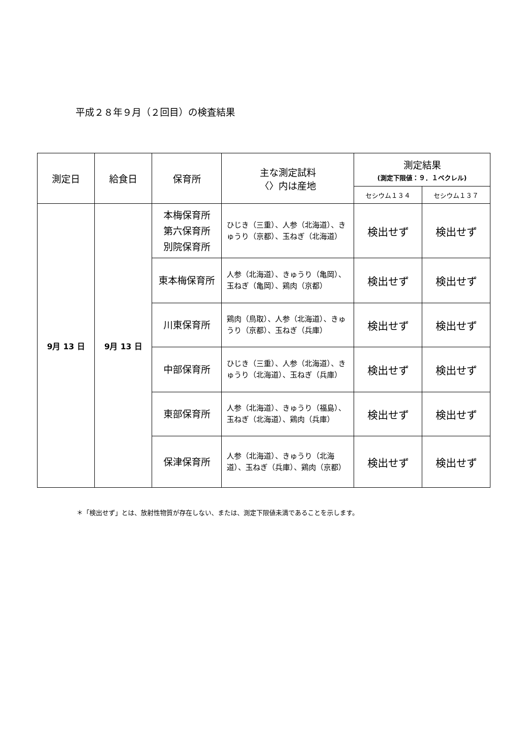平成２８年９月（２回目）の検査結果
| 測定日 | 給食日 | 保育所 | 主な測定試料 〈〉内は産地 | 測定結果 (測定下限値：９．１ベクレル) | |
| --- | --- | --- | --- | --- | --- |
| | | | | セシウム１３４ | セシウム１３７ |
| 9月 13 日 | 9月 13 日 | 本梅保育所 第六保育所 別院保育所 | ひじき（三重）、人参（北海道）、きゅうり（京都）、玉ねぎ（北海道） | 検出せず | 検出せず |
| | | 東本梅保育所 | 人参（北海道）、きゅうり（亀岡）、玉ねぎ（亀岡）、鶏肉（京都） | 検出せず | 検出せず |
| | | 川東保育所 | 鶏肉（鳥取）、人参（北海道）、きゅうり（京都）、玉ねぎ（兵庫） | 検出せず | 検出せず |
| | | 中部保育所 | ひじき（三重）、人参（北海道）、きゅうり（北海道）、玉ねぎ（兵庫） | 検出せず | 検出せず |
| | | 東部保育所 | 人参（北海道）、きゅうり（福島）、玉ねぎ（北海道）、鶏肉（兵庫） | 検出せず | 検出せず |
| | | 保津保育所 | 人参（北海道）、きゅうり（北海道）、玉ねぎ（兵庫）、鶏肉（京都） | 検出せず | 検出せず |
＊「検出せず」とは、放射性物質が存在しない、または、測定下限値未満であることを示します。